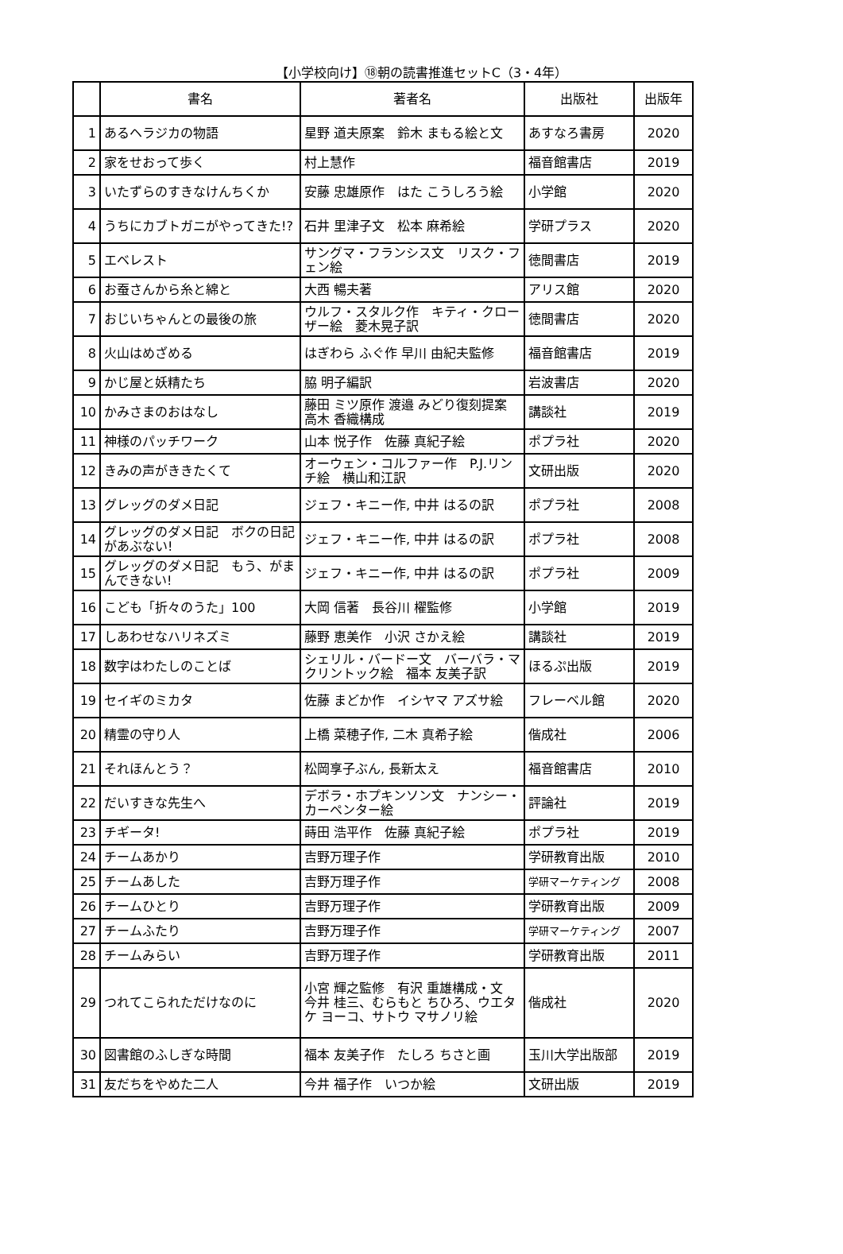【小学校向け】⑱朝の読書推進セットC（3・4年）
| | 書名 | 著者名 | 出版社 | 出版年 |
| --- | --- | --- | --- | --- |
| 1 | あるヘラジカの物語 | 星野 道夫原案 鈴木 まもる絵と文 | あすなろ書房 | 2020 |
| 2 | 家をせおって歩く | 村上慧作 | 福音館書店 | 2019 |
| 3 | いたずらのすきなけんちくか | 安藤 忠雄原作 はた こうしろう絵 | 小学館 | 2020 |
| 4 | うちにカブトガニがやってきた!? | 石井 里津子文 松本 麻希絵 | 学研プラス | 2020 |
| 5 | エベレスト | サングマ・フランシス文 リスク・フェン絵 | 徳間書店 | 2019 |
| 6 | お蚕さんから糸と綿と | 大西 暢夫著 | アリス館 | 2020 |
| 7 | おじいちゃんとの最後の旅 | ウルフ・スタルク作 キティ・クローザー絵 菱木晃子訳 | 徳間書店 | 2020 |
| 8 | 火山はめざめる | はぎわら ふぐ作 早川 由紀夫監修 | 福音館書店 | 2019 |
| 9 | かじ屋と妖精たち | 脇 明子編訳 | 岩波書店 | 2020 |
| 10 | かみさまのおはなし | 藤田 ミツ原作 渡邉 みどり復刻提案 高木 香織構成 | 講談社 | 2019 |
| 11 | 神様のパッチワーク | 山本 悦子作 佐藤 真紀子絵 | ポプラ社 | 2020 |
| 12 | きみの声がききたくて | オーウェン・コルファー作 P.J.リンチ絵 横山和江訳 | 文研出版 | 2020 |
| 13 | グレッグのダメ日記 | ジェフ・キニー作, 中井 はるの訳 | ポプラ社 | 2008 |
| 14 | グレッグのダメ日記 ボクの日記があぶない! | ジェフ・キニー作, 中井 はるの訳 | ポプラ社 | 2008 |
| 15 | グレッグのダメ日記 もう、がまんできない! | ジェフ・キニー作, 中井 はるの訳 | ポプラ社 | 2009 |
| 16 | こども「折々のうた」100 | 大岡 信著 長谷川 櫂監修 | 小学館 | 2019 |
| 17 | しあわせなハリネズミ | 藤野 恵美作 小沢 さかえ絵 | 講談社 | 2019 |
| 18 | 数字はわたしのことば | シェリル・バードー文 バーバラ・マクリントック絵 福本 友美子訳 | ほるぷ出版 | 2019 |
| 19 | セイギのミカタ | 佐藤 まどか作 イシヤマ アズサ絵 | フレーベル館 | 2020 |
| 20 | 精霊の守り人 | 上橋 菜穂子作, 二木 真希子絵 | 偕成社 | 2006 |
| 21 | それほんとう？ | 松岡享子ぶん, 長新太え | 福音館書店 | 2010 |
| 22 | だいすきな先生へ | デボラ・ホプキンソン文 ナンシー・カーペンター絵 | 評論社 | 2019 |
| 23 | チギータ! | 蒔田 浩平作 佐藤 真紀子絵 | ポプラ社 | 2019 |
| 24 | チームあかり | 吉野万理子作 | 学研教育出版 | 2010 |
| 25 | チームあした | 吉野万理子作 | 学研マーケティング | 2008 |
| 26 | チームひとり | 吉野万理子作 | 学研教育出版 | 2009 |
| 27 | チームふたり | 吉野万理子作 | 学研マーケティング | 2007 |
| 28 | チームみらい | 吉野万理子作 | 学研教育出版 | 2011 |
| 29 | つれてこられただけなのに | 小宮 輝之監修 有沢 重雄構成・文 今井 桂三、むらもと ちひろ、ウエタケ ヨーコ、サトウ マサノリ絵 | 偕成社 | 2020 |
| 30 | 図書館のふしぎな時間 | 福本 友美子作 たしろ ちさと画 | 玉川大学出版部 | 2019 |
| 31 | 友だちをやめた二人 | 今井 福子作 いつか絵 | 文研出版 | 2019 |